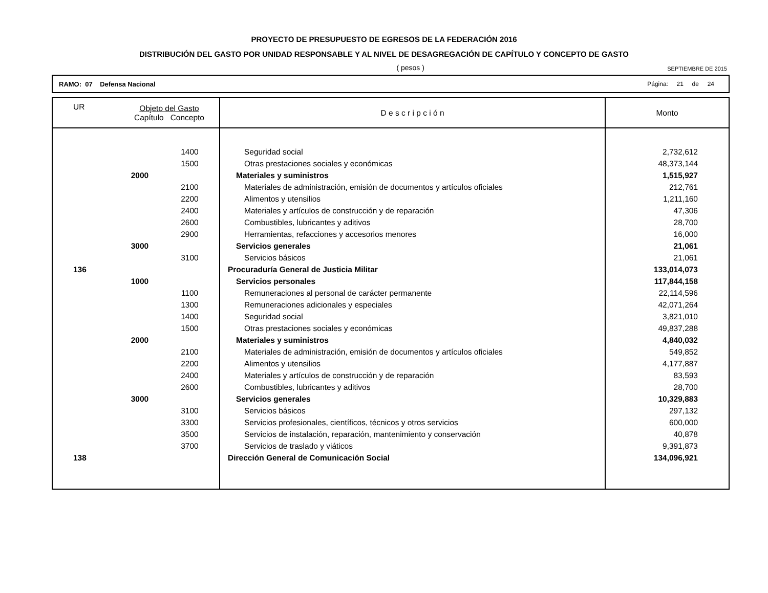PROYECTO DE PRESUPUESTO DE EGRESOS DE LA FEDERACIÓN 2016
DISTRIBUCIÓN DEL GASTO POR UNIDAD RESPONSABLE Y AL NIVEL DE DESAGREGACIÓN DE CAPÍTULO Y CONCEPTO DE GASTO
( pesos ) SEPTIEMBRE DE 2015
RAMO: 07 Defensa Nacional Página: 21 de 24
| UR | Objeto del Gasto Capítulo Concepto | | D e s c r i p c i ó n | Monto |
| --- | --- | --- | --- | --- |
| | | 1400 | Seguridad social | 2,732,612 |
| | | 1500 | Otras prestaciones sociales y económicas | 48,373,144 |
| | 2000 | | Materiales y suministros | 1,515,927 |
| | | 2100 | Materiales de administración, emisión de documentos y artículos oficiales | 212,761 |
| | | 2200 | Alimentos y utensilios | 1,211,160 |
| | | 2400 | Materiales y artículos de construcción y de reparación | 47,306 |
| | | 2600 | Combustibles, lubricantes y aditivos | 28,700 |
| | | 2900 | Herramientas, refacciones y accesorios menores | 16,000 |
| | 3000 | | Servicios generales | 21,061 |
| | | 3100 | Servicios básicos | 21,061 |
| 136 | | | Procuraduría General de Justicia Militar | 133,014,073 |
| | 1000 | | Servicios personales | 117,844,158 |
| | | 1100 | Remuneraciones al personal de carácter permanente | 22,114,596 |
| | | 1300 | Remuneraciones adicionales y especiales | 42,071,264 |
| | | 1400 | Seguridad social | 3,821,010 |
| | | 1500 | Otras prestaciones sociales y económicas | 49,837,288 |
| | 2000 | | Materiales y suministros | 4,840,032 |
| | | 2100 | Materiales de administración, emisión de documentos y artículos oficiales | 549,852 |
| | | 2200 | Alimentos y utensilios | 4,177,887 |
| | | 2400 | Materiales y artículos de construcción y de reparación | 83,593 |
| | | 2600 | Combustibles, lubricantes y aditivos | 28,700 |
| | 3000 | | Servicios generales | 10,329,883 |
| | | 3100 | Servicios básicos | 297,132 |
| | | 3300 | Servicios profesionales, científicos, técnicos y otros servicios | 600,000 |
| | | 3500 | Servicios de instalación, reparación, mantenimiento y conservación | 40,878 |
| | | 3700 | Servicios de traslado y viáticos | 9,391,873 |
| 138 | | | Dirección General de Comunicación Social | 134,096,921 |